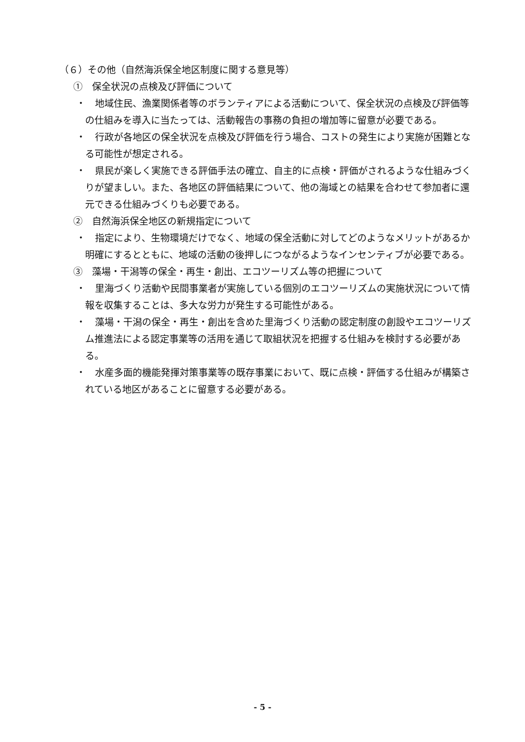（６）その他（自然海浜保全地区制度に関する意見等）
①　保全状況の点検及び評価について
・　地域住民、漁業関係者等のボランティアによる活動について、保全状況の点検及び評価等の仕組みを導入に当たっては、活動報告の事務の負担の増加等に留意が必要である。
・　行政が各地区の保全状況を点検及び評価を行う場合、コストの発生により実施が困難となる可能性が想定される。
・　県民が楽しく実施できる評価手法の確立、自主的に点検・評価がされるような仕組みづくりが望ましい。また、各地区の評価結果について、他の海域との結果を合わせて参加者に還元できる仕組みづくりも必要である。
②　自然海浜保全地区の新規指定について
・　指定により、生物環境だけでなく、地域の保全活動に対してどのようなメリットがあるか明確にするとともに、地域の活動の後押しにつながるようなインセンティブが必要である。
③　藻場・干潟等の保全・再生・創出、エコツーリズム等の把握について
・　里海づくり活動や民間事業者が実施している個別のエコツーリズムの実施状況について情報を収集することは、多大な労力が発生する可能性がある。
・　藻場・干潟の保全・再生・創出を含めた里海づくり活動の認定制度の創設やエコツーリズム推進法による認定事業等の活用を通じて取組状況を把握する仕組みを検討する必要がある。
・　水産多面的機能発揮対策事業等の既存事業において、既に点検・評価する仕組みが構築されている地区があることに留意する必要がある。
- 5 -